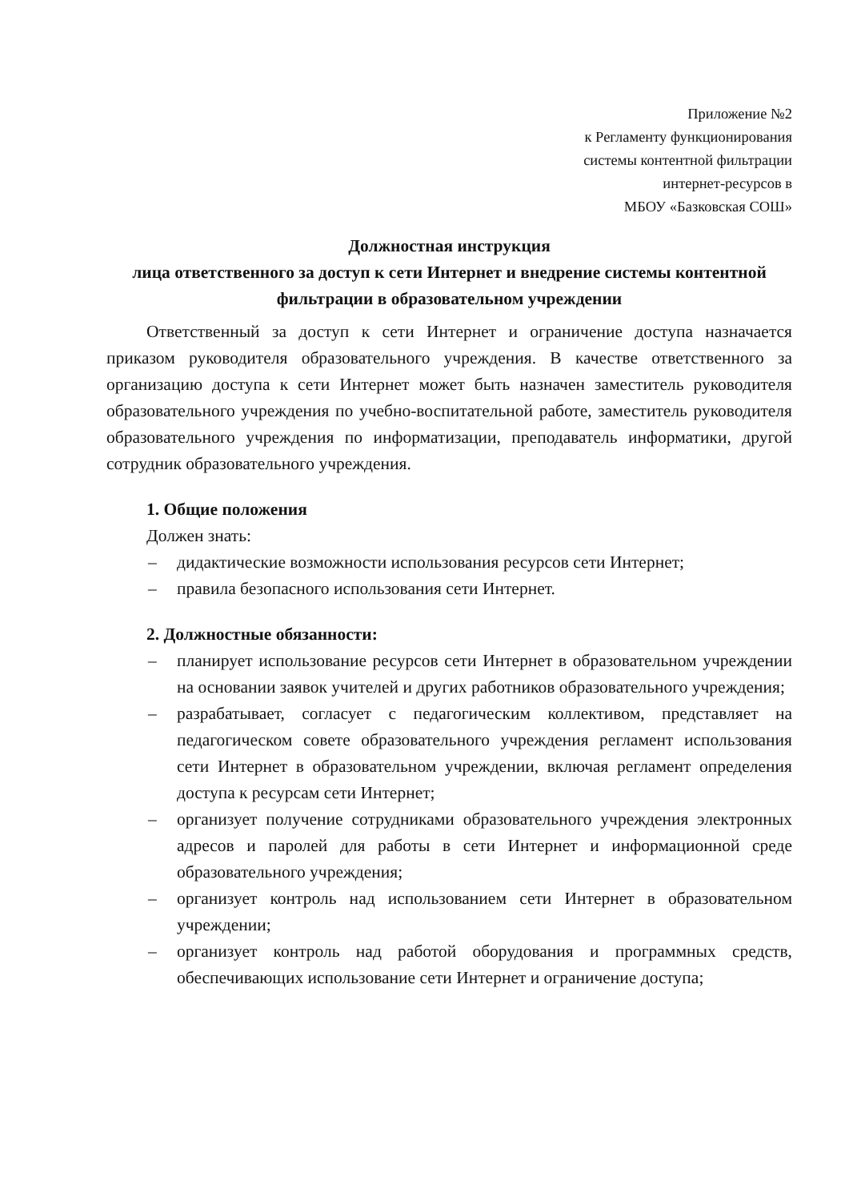Приложение №2
к Регламенту функционирования
системы контентной фильтрации
интернет-ресурсов в
МБОУ «Базковская СОШ»
Должностная инструкция
лица ответственного за доступ к сети Интернет и внедрение системы контентной фильтрации в образовательном учреждении
Ответственный за доступ к сети Интернет и ограничение доступа назначается приказом руководителя образовательного учреждения. В качестве ответственного за организацию доступа к сети Интернет может быть назначен заместитель руководителя образовательного учреждения по учебно-воспитательной работе, заместитель руководителя образовательного учреждения по информатизации, преподаватель информатики, другой сотрудник образовательного учреждения.
1. Общие положения
Должен знать:
– дидактические возможности использования ресурсов сети Интернет;
– правила безопасного использования сети Интернет.
2. Должностные обязанности:
– планирует использование ресурсов сети Интернет в образовательном учреждении на основании заявок учителей и других работников образовательного учреждения;
– разрабатывает, согласует с педагогическим коллективом, представляет на педагогическом совете образовательного учреждения регламент использования сети Интернет в образовательном учреждении, включая регламент определения доступа к ресурсам сети Интернет;
– организует получение сотрудниками образовательного учреждения электронных адресов и паролей для работы в сети Интернет и информационной среде образовательного учреждения;
– организует контроль над использованием сети Интернет в образовательном учреждении;
– организует контроль над работой оборудования и программных средств, обеспечивающих использование сети Интернет и ограничение доступа;